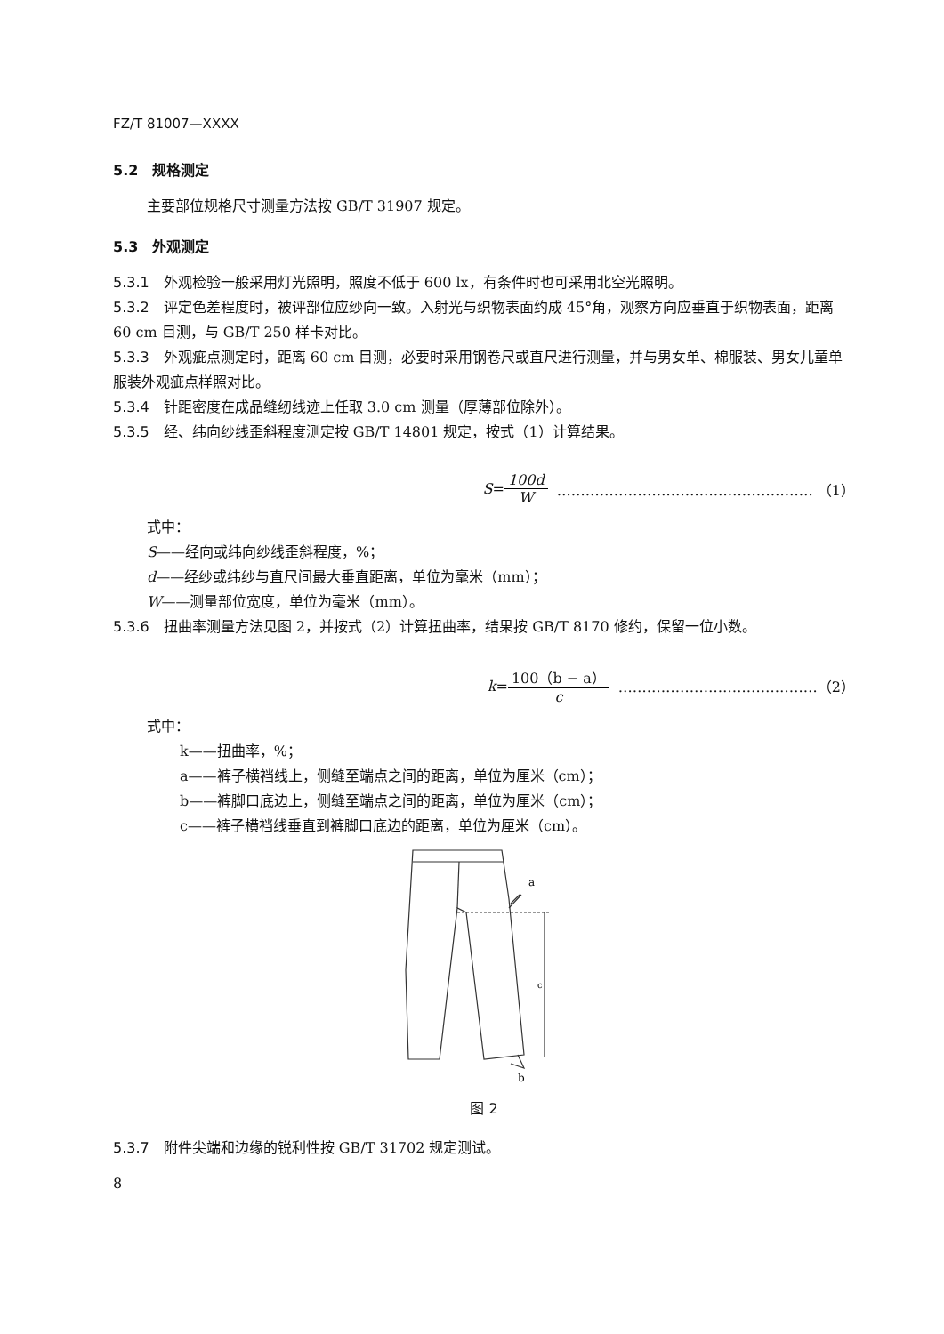FZ/T 81007—XXXX
5.2　规格测定
主要部位规格尺寸测量方法按 GB/T 31907 规定。
5.3　外观测定
5.3.1　外观检验一般采用灯光照明，照度不低于 600 lx，有条件时也可采用北空光照明。
5.3.2　评定色差程度时，被评部位应纱向一致。入射光与织物表面约成 45°角，观察方向应垂直于织物表面，距离 60 cm 目测，与 GB/T 250 样卡对比。
5.3.3　外观疵点测定时，距离 60 cm 目测，必要时采用钢卷尺或直尺进行测量，并与男女单、棉服装、男女儿童单服装外观疵点样照对比。
5.3.4　针距密度在成品缝纫线迹上任取 3.0 cm 测量（厚薄部位除外）。
5.3.5　经、纬向纱线歪斜程度测定按 GB/T 14801 规定，按式（1）计算结果。
S = 100d W ……………………………………………… （1）
式中：
S——经向或纬向纱线歪斜程度，%；
d——经纱或纬纱与直尺间最大垂直距离，单位为毫米（mm）；
W——测量部位宽度，单位为毫米（mm）。
5.3.6　扭曲率测量方法见图 2，并按式（2）计算扭曲率，结果按 GB/T 8170 修约，保留一位小数。
k = 100（b − a） c ……………………………………（2）
式中：
k——扭曲率，%；
a——裤子横裆线上，侧缝至端点之间的距离，单位为厘米（cm）；
b——裤脚口底边上，侧缝至端点之间的距离，单位为厘米（cm）；
c——裤子横裆线垂直到裤脚口底边的距离，单位为厘米（cm）。
a
c
b
图 2
5.3.7　附件尖端和边缘的锐利性按 GB/T 31702 规定测试。
8